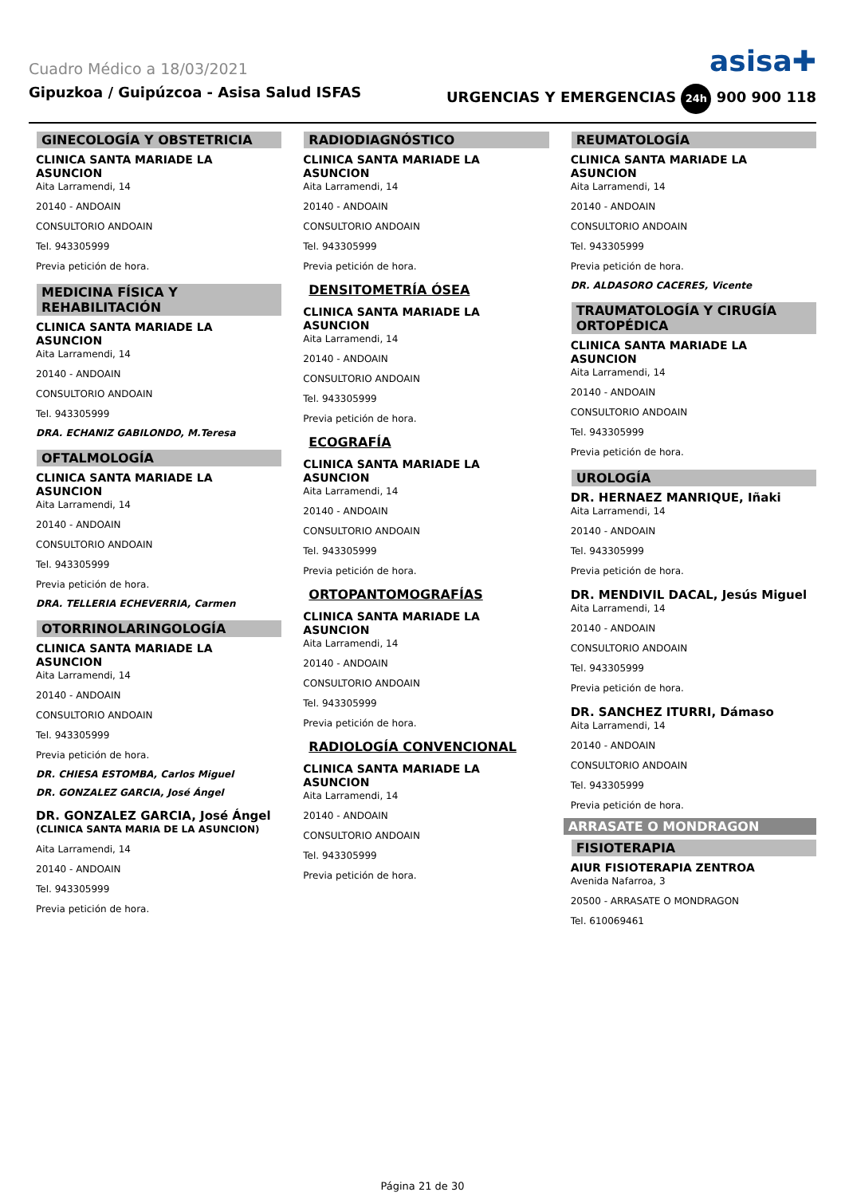Cuadro Médico a 18/03/2021
asisa✚
Gipuzkoa / Guipúzcoa - Asisa Salud ISFAS URGENCIAS Y EMERGENCIAS 24h 900 900 118
GINECOLOGÍA Y OBSTETRICIA
CLINICA SANTA MARIADE LA ASUNCION
Aita Larramendi, 14
20140 - ANDOAIN
CONSULTORIO ANDOAIN
Tel. 943305999
Previa petición de hora.
MEDICINA FÍSICA Y REHABILITACIÓN
CLINICA SANTA MARIADE LA ASUNCION
Aita Larramendi, 14
20140 - ANDOAIN
CONSULTORIO ANDOAIN
Tel. 943305999
DRA. ECHANIZ GABILONDO, M.Teresa
OFTALMOLOGÍA
CLINICA SANTA MARIADE LA ASUNCION
Aita Larramendi, 14
20140 - ANDOAIN
CONSULTORIO ANDOAIN
Tel. 943305999
Previa petición de hora.
DRA. TELLERIA ECHEVERRIA, Carmen
OTORRINOLARINGOLOGÍA
CLINICA SANTA MARIADE LA ASUNCION
Aita Larramendi, 14
20140 - ANDOAIN
CONSULTORIO ANDOAIN
Tel. 943305999
Previa petición de hora.
DR. CHIESA ESTOMBA, Carlos Miguel
DR. GONZALEZ GARCIA, José Ángel
DR. GONZALEZ GARCIA, José Ángel
(CLINICA SANTA MARIA DE LA ASUNCION)
Aita Larramendi, 14
20140 - ANDOAIN
Tel. 943305999
Previa petición de hora.
RADIODIAGNÓSTICO
CLINICA SANTA MARIADE LA ASUNCION
Aita Larramendi, 14
20140 - ANDOAIN
CONSULTORIO ANDOAIN
Tel. 943305999
Previa petición de hora.
DENSITOMETRÍA ÓSEA
CLINICA SANTA MARIADE LA ASUNCION
Aita Larramendi, 14
20140 - ANDOAIN
CONSULTORIO ANDOAIN
Tel. 943305999
Previa petición de hora.
ECOGRAFÍA
CLINICA SANTA MARIADE LA ASUNCION
Aita Larramendi, 14
20140 - ANDOAIN
CONSULTORIO ANDOAIN
Tel. 943305999
Previa petición de hora.
ORTOPANTOMOGRAFÍAS
CLINICA SANTA MARIADE LA ASUNCION
Aita Larramendi, 14
20140 - ANDOAIN
CONSULTORIO ANDOAIN
Tel. 943305999
Previa petición de hora.
RADIOLOGÍA CONVENCIONAL
CLINICA SANTA MARIADE LA ASUNCION
Aita Larramendi, 14
20140 - ANDOAIN
CONSULTORIO ANDOAIN
Tel. 943305999
Previa petición de hora.
REUMATOLOGÍA
CLINICA SANTA MARIADE LA ASUNCION
Aita Larramendi, 14
20140 - ANDOAIN
CONSULTORIO ANDOAIN
Tel. 943305999
Previa petición de hora.
DR. ALDASORO CACERES, Vicente
TRAUMATOLOGÍA Y CIRUGÍA ORTOPÉDICA
CLINICA SANTA MARIADE LA ASUNCION
Aita Larramendi, 14
20140 - ANDOAIN
CONSULTORIO ANDOAIN
Tel. 943305999
Previa petición de hora.
UROLOGÍA
DR. HERNAEZ MANRIQUE, Iñaki
Aita Larramendi, 14
20140 - ANDOAIN
Tel. 943305999
Previa petición de hora.
DR. MENDIVIL DACAL, Jesús Miguel
Aita Larramendi, 14
20140 - ANDOAIN
CONSULTORIO ANDOAIN
Tel. 943305999
Previa petición de hora.
DR. SANCHEZ ITURRI, Dámaso
Aita Larramendi, 14
20140 - ANDOAIN
CONSULTORIO ANDOAIN
Tel. 943305999
Previa petición de hora.
ARRASATE O MONDRAGON
FISIOTERAPIA
AIUR FISIOTERAPIA ZENTROA
Avenida Nafarroa, 3
20500 - ARRASATE O MONDRAGON
Tel. 610069461
Página 21 de 30